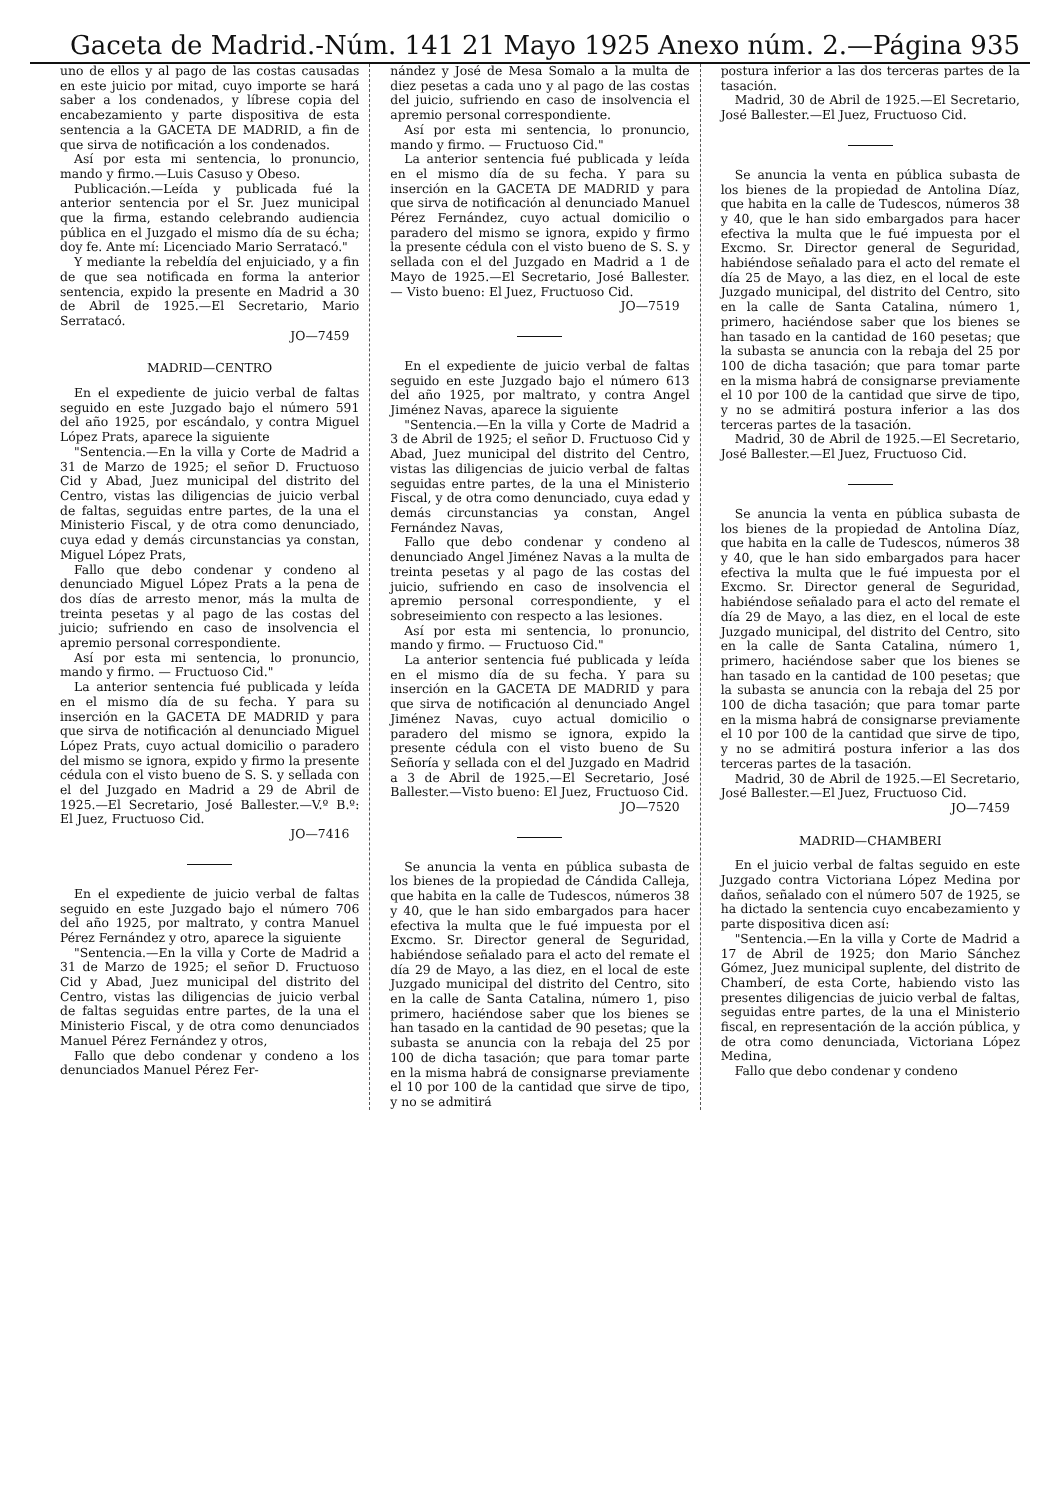Gaceta de Madrid.-Núm. 141 21 Mayo 1925 Anexo núm. 2.—Página 935
uno de ellos y al pago de las costas causadas en este juicio por mitad, cuyo importe se hará saber a los condenados, y líbrese copia del encabezamiento y parte dispositiva de esta sentencia a la GACETA DE MADRID, a fin de que sirva de notificación a los condenados.
Así por esta mi sentencia, lo pronuncio, mando y firmo.—Luis Casuso y Obeso.
Publicación.—Leída y publicada fué la anterior sentencia por el Sr. Juez municipal que la firma, estando celebrando audiencia pública en el Juzgado el mismo día de su écha; doy fe. Ante mí: Licenciado Mario Serratacó."
Y mediante la rebeldía del enjuiciado, y a fin de que sea notificada en forma la anterior sentencia, expido la presente en Madrid a 30 de Abril de 1925.—El Secretario, Mario Serratacó.
JO—7459
MADRID—CENTRO
En el expediente de juicio verbal de faltas seguido en este Juzgado bajo el número 591 del año 1925, por escándalo, y contra Miguel López Prats, aparece la siguiente
"Sentencia.—En la villa y Corte de Madrid a 31 de Marzo de 1925; el señor D. Fructuoso Cid y Abad, Juez municipal del distrito del Centro, vistas las diligencias de juicio verbal de faltas, seguidas entre partes, de la una el Ministerio Fiscal, y de otra como denunciado, cuya edad y demás circunstancias ya constan, Miguel López Prats,
Fallo que debo condenar y condeno al denunciado Miguel López Prats a la pena de dos días de arresto menor, más la multa de treinta pesetas y al pago de las costas del juicio; sufriendo en caso de insolvencia el apremio personal correspondiente.
Así por esta mi sentencia, lo pronuncio, mando y firmo. — Fructuoso Cid."
La anterior sentencia fué publicada y leída en el mismo día de su fecha. Y para su inserción en la GACETA DE MADRID y para que sirva de notificación al denunciado Miguel López Prats, cuyo actual domicilio o paradero del mismo se ignora, expido y firmo la presente cédula con el visto bueno de S. S. y sellada con el del Juzgado en Madrid a 29 de Abril de 1925.—El Secretario, José Ballester.—V.º B.º: El Juez, Fructuoso Cid.
JO—7416
En el expediente de juicio verbal de faltas seguido en este Juzgado bajo el número 706 del año 1925, por maltrato, y contra Manuel Pérez Fernández y otro, aparece la siguiente
"Sentencia.—En la villa y Corte de Madrid a 31 de Marzo de 1925; el señor D. Fructuoso Cid y Abad, Juez municipal del distrito del Centro, vistas las diligencias de juicio verbal de faltas seguidas entre partes, de la una el Ministerio Fiscal, y de otra como denunciados Manuel Pérez Fernández y otros,
Fallo que debo condenar y condeno a los denunciados Manuel Pérez Fer-
nández y José de Mesa Somalo a la multa de diez pesetas a cada uno y al pago de las costas del juicio, sufriendo en caso de insolvencia el apremio personal correspondiente.
Así por esta mi sentencia, lo pronuncio, mando y firmo. — Fructuoso Cid."
La anterior sentencia fué publicada y leída en el mismo día de su fecha. Y para su inserción en la GACETA DE MADRID y para que sirva de notificación al denunciado Manuel Pérez Fernández, cuyo actual domicilio o paradero del mismo se ignora, expido y firmo la presente cédula con el visto bueno de S. S. y sellada con el del Juzgado en Madrid a 1 de Mayo de 1925.—El Secretario, José Ballester. — Visto bueno: El Juez, Fructuoso Cid.
JO—7519
En el expediente de juicio verbal de faltas seguido en este Juzgado bajo el número 613 del año 1925, por maltrato, y contra Angel Jiménez Navas, aparece la siguiente
"Sentencia.—En la villa y Corte de Madrid a 3 de Abril de 1925; el señor D. Fructuoso Cid y Abad, Juez municipal del distrito del Centro, vistas las diligencias de juicio verbal de faltas seguidas entre partes, de la una el Ministerio Fiscal, y de otra como denunciado, cuya edad y demás circunstancias ya constan, Angel Fernández Navas,
Fallo que debo condenar y condeno al denunciado Angel Jiménez Navas a la multa de treinta pesetas y al pago de las costas del juicio, sufriendo en caso de insolvencia el apremio personal correspondiente, y el sobreseimiento con respecto a las lesiones.
Así por esta mi sentencia, lo pronuncio, mando y firmo. — Fructuoso Cid."
La anterior sentencia fué publicada y leída en el mismo día de su fecha. Y para su inserción en la GACETA DE MADRID y para que sirva de notificación al denunciado Angel Jiménez Navas, cuyo actual domicilio o paradero del mismo se ignora, expido la presente cédula con el visto bueno de Su Señoría y sellada con el del Juzgado en Madrid a 3 de Abril de 1925.—El Secretario, José Ballester.—Visto bueno: El Juez, Fructuoso Cid.
JO—7520
Se anuncia la venta en pública subasta de los bienes de la propiedad de Cándida Calleja, que habita en la calle de Tudescos, números 38 y 40, que le han sido embargados para hacer efectiva la multa que le fué impuesta por el Excmo. Sr. Director general de Seguridad, habiéndose señalado para el acto del remate el día 29 de Mayo, a las diez, en el local de este Juzgado municipal del distrito del Centro, sito en la calle de Santa Catalina, número 1, piso primero, haciéndose saber que los bienes se han tasado en la cantidad de 90 pesetas; que la subasta se anuncia con la rebaja del 25 por 100 de dicha tasación; que para tomar parte en la misma habrá de consignarse previamente el 10 por 100 de la cantidad que sirve de tipo, y no se admitirá
postura inferior a las dos terceras partes de la tasación.
Madrid, 30 de Abril de 1925.—El Secretario, José Ballester.—El Juez, Fructuoso Cid.
Se anuncia la venta en pública subasta de los bienes de la propiedad de Antolina Díaz, que habita en la calle de Tudescos, números 38 y 40, que le han sido embargados para hacer efectiva la multa que le fué impuesta por el Excmo. Sr. Director general de Seguridad, habiéndose señalado para el acto del remate el día 25 de Mayo, a las diez, en el local de este Juzgado municipal, del distrito del Centro, sito en la calle de Santa Catalina, número 1, primero, haciéndose saber que los bienes se han tasado en la cantidad de 160 pesetas; que la subasta se anuncia con la rebaja del 25 por 100 de dicha tasación; que para tomar parte en la misma habrá de consignarse previamente el 10 por 100 de la cantidad que sirve de tipo, y no se admitirá postura inferior a las dos terceras partes de la tasación.
Madrid, 30 de Abril de 1925.—El Secretario, José Ballester.—El Juez, Fructuoso Cid.
Se anuncia la venta en pública subasta de los bienes de la propiedad de Antolina Díaz, que habita en la calle de Tudescos, números 38 y 40, que le han sido embargados para hacer efectiva la multa que le fué impuesta por el Excmo. Sr. Director general de Seguridad, habiéndose señalado para el acto del remate el día 29 de Mayo, a las diez, en el local de este Juzgado municipal, del distrito del Centro, sito en la calle de Santa Catalina, número 1, primero, haciéndose saber que los bienes se han tasado en la cantidad de 100 pesetas; que la subasta se anuncia con la rebaja del 25 por 100 de dicha tasación; que para tomar parte en la misma habrá de consignarse previamente el 10 por 100 de la cantidad que sirve de tipo, y no se admitirá postura inferior a las dos terceras partes de la tasación.
Madrid, 30 de Abril de 1925.—El Secretario, José Ballester.—El Juez, Fructuoso Cid.
JO—7459
MADRID—CHAMBERI
En el juicio verbal de faltas seguido en este Juzgado contra Victoriana López Medina por daños, señalado con el número 507 de 1925, se ha dictado la sentencia cuyo encabezamiento y parte dispositiva dicen así:
"Sentencia.—En la villa y Corte de Madrid a 17 de Abril de 1925; don Mario Sánchez Gómez, Juez municipal suplente, del distrito de Chamberí, de esta Corte, habiendo visto las presentes diligencias de juicio verbal de faltas, seguidas entre partes, de la una el Ministerio fiscal, en representación de la acción pública, y de otra como denunciada, Victoriana López Medina,
Fallo que debo condenar y condeno